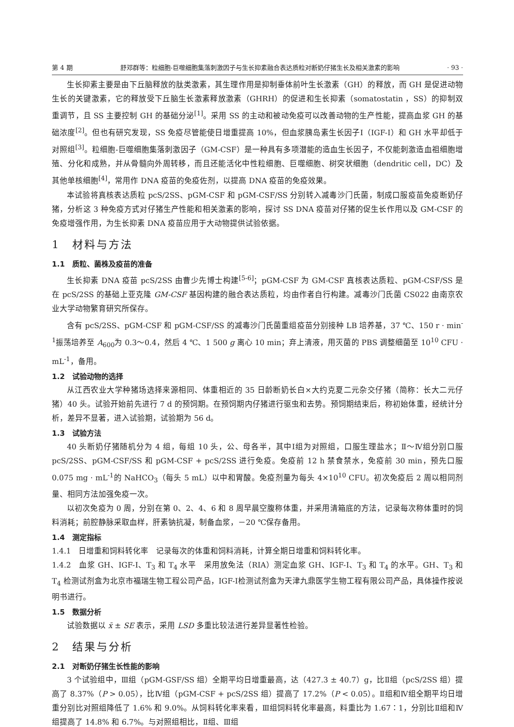第 4 期 舒邓群等：粒细胞-巨噬细胞集落刺激因子与生长抑素融合表达质粒对断奶仔猪生长及相关激素的影响 · 93 ·
生长抑素主要是由下丘脑释放的肽类激素，其生理作用是抑制垂体前叶生长激素（GH）的释放，而 GH 是促进动物生长的关键激素，它的释放受下丘脑生长激素释放激素（GHRH）的促进和生长抑素（somatostatin ，SS）的抑制双重调节，且 SS 主要控制 GH 的基础分泌<sup>[1]</sup>。采用 SS 的主动和被动免疫可以改善动物的生产性能，提高血浆 GH 的基础浓度<sup>[2]</sup>。但也有研究发现，SS 免疫尽管能使日增重提高 10%，但血浆胰岛素生长因子Ⅰ（IGF-Ⅰ）和 GH 水平却低于对照组<sup>[3]</sup>。粒细胞-巨噬细胞集落刺激因子（GM-CSF）是一种具有多项潜能的造血生长因子，不仅能刺激造血祖细胞增殖、分化和成熟，并从骨髓向外周转移，而且还能活化中性粒细胞、巨噬细胞、树突状细胞（dendritic cell，DC）及其他单核细胞<sup>[4]</sup>，常用作 DNA 疫苗的免疫佐剂，以提高 DNA 疫苗的免疫效果。
本试验将真核表达质粒 pcS/2SS、pGM-CSF 和 pGM-CSF/SS 分别转入减毒沙门氏菌，制成口服疫苗免疫断奶仔猪，分析这 3 种免疫方式对仔猪生产性能和相关激素的影响，探讨 SS DNA 疫苗对仔猪的促生长作用以及 GM-CSF 的免疫增强作用，为生长抑素 DNA 疫苗应用于大动物提供试验依据。
1　材料与方法
1.1　质粒、菌株及疫苗的准备
生长抑素 DNA 疫苗 pcS/2SS 由曹少先博士构建<sup>[5-6]</sup>；pGM-CSF 为 GM-CSF 真核表达质粒、pGM-CSF/SS 是在 pcS/2SS 的基础上亚克隆 GM-CSF 基因构建的融合表达质粒，均由作者自行构建。减毒沙门氏菌 CS022 由南京农业大学动物繁育研究所保存。
含有 pcS/2SS、pGM-CSF 和 pGM-CSF/SS 的减毒沙门氏菌重组疫苗分别接种 LB 培养基，37 ℃、150 r · min<sup>-1</sup>振荡培养至 A<sub>600</sub>为 0.3～0.4，然后 4 ℃、1 500 g 离心 10 min；弃上清液，用灭菌的 PBS 调整细菌至 10<sup>10</sup> CFU · mL<sup>-1</sup>，备用。
1.2　试验动物的选择
从江西农业大学种猪场选择来源相同、体重相近的 35 日龄断奶长白×大约克夏二元杂交仔猪（简称：长大二元仔猪）40 头。试验开始前先进行 7 d 的预饲期。在预饲期内仔猪进行驱虫和去势。预饲期结束后，称初始体重，经统计分析，差异不显著，进入试验期，试验期为 56 d。
1.3　试验方法
40 头断奶仔猪随机分为 4 组，每组 10 头，公、母各半，其中Ⅰ组为对照组，口服生理盐水；Ⅱ～Ⅳ组分别口服 pcS/2SS、pGM-CSF/SS 和 pGM-CSF + pcS/2SS 进行免疫。免疫前 12 h 禁食禁水，免疫前 30 min，预先口服 0.075 mg · mL<sup>-1</sup>的 NaHCO<sub>3</sub>（每头 5 mL）以中和胃酸。免疫剂量为每头 4×10<sup>10</sup> CFU。初次免疫后 2 周以相同剂量、相同方法加强免疫一次。
以初次免疫为 0 周，分别在第 0、2、4、6 和 8 周早晨空腹称体重，并采用清箱底的方法，记录每次称体重时的饲料消耗；前腔静脉采取血样，肝素钠抗凝，制备血浆，－20 ℃保存备用。
1.4　测定指标
1.4.1　日增重和饲料转化率　记录每次的体重和饲料消耗，计算全期日增重和饲料转化率。
1.4.2　血浆 GH、IGF-Ⅰ、T<sub>3</sub> 和 T<sub>4</sub> 水平　采用放免法（RIA）测定血浆 GH、IGF-Ⅰ、T<sub>3</sub> 和 T<sub>4</sub> 的水平。GH、T<sub>3</sub> 和 T<sub>4</sub> 检测试剂盒为北京市福瑞生物工程公司产品，IGF-Ⅰ检测试剂盒为天津九鼎医学生物工程有限公司产品，具体操作按说明书进行。
1.5　数据分析
试验数据以 x̄ ± SE 表示，采用 LSD 多重比较法进行差异显著性检验。
2　结果与分析
2.1　对断奶仔猪生长性能的影响
3 个试验组中，Ⅲ组（pGM-GSF/SS 组）全期平均日增重最高，达（427.3 ± 40.7）g，比Ⅱ组（pcS/2SS 组）提高了 8.37%（P > 0.05），比Ⅳ组（pGM-CSF + pcS/2SS 组）提高了 17.2%（P < 0.05）。Ⅱ组和Ⅳ组全期平均日增重分别比对照组降低了 1.6% 和 9.0%。从饲料转化率来看，Ⅲ组饲料转化率最高，料重比为 1.67∶1，分别比Ⅱ组和Ⅳ组提高了 14.8% 和 6.7%。与对照组相比，Ⅱ组、Ⅲ组